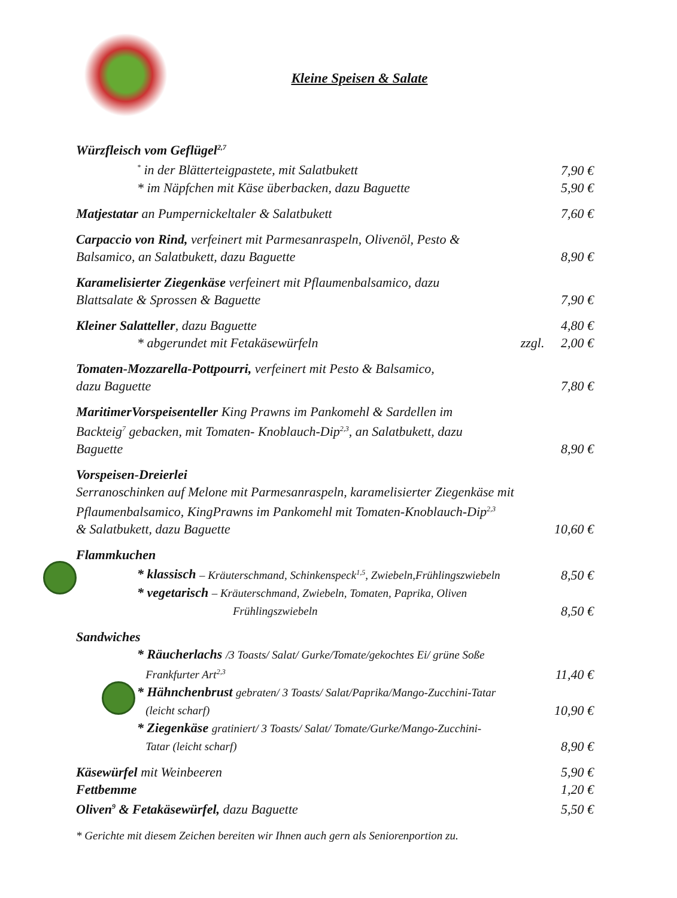Kleine Speisen & Salate
Würzfleisch vom Geflügel<sup>2,7</sup>
<sup>*</sup> in der Blätterteigpastete, mit Salatbukett
7,90 €
* im Näpfchen mit Käse überbacken, dazu Baguette
5,90 €
Matjestatar an Pumpernickeltaler & Salatbukett
7,60 €
Carpaccio von Rind, verfeinert mit Parmesanraspeln, Olivenöl, Pesto &
Balsamico, an Salatbukett, dazu Baguette
8,90 €
Karamelisierter Ziegenkäse verfeinert mit Pflaumenbalsamico, dazu
Blattsalate & Sprossen & Baguette
7,90 €
Kleiner Salatteller, dazu Baguette
4,80 €
* abgerundet mit Fetakäsewürfeln
zzgl. 2,00 €
Tomaten-Mozzarella-Pottpourri, verfeinert mit Pesto & Balsamico,
dazu Baguette
7,80 €
MaritimerVorspeisenteller King Prawns im Pankomehl & Sardellen im
Backteig<sup>7</sup> gebacken, mit Tomaten- Knoblauch-Dip<sup>2,3</sup>, an Salatbukett, dazu
Baguette
8,90 €
Vorspeisen-Dreierlei
Serranoschinken auf Melone mit Parmesanraspeln, karamelisierter Ziegenkäse mit
Pflaumenbalsamico, KingPrawns im Pankomehl mit Tomaten-Knoblauch-Dip<sup>2,3</sup>
& Salatbukett, dazu Baguette
10,60 €
Flammkuchen
* klassisch – Kräuterschmand, Schinkenspeck<sup>1,5</sup>, Zwiebeln,Frühlingszwiebeln
8,50 €
* vegetarisch – Kräuterschmand, Zwiebeln, Tomaten, Paprika, Oliven
Frühlingszwiebeln
8,50 €
Sandwiches
* Räucherlachs /3 Toasts/ Salat/ Gurke/Tomate/gekochtes Ei/ grüne Soße
Frankfurter Art<sup>2,3</sup>
11,40 €
* Hähnchenbrust gebraten/ 3 Toasts/ Salat/Paprika/Mango-Zucchini-Tatar
(leicht scharf)
10,90 €
* Ziegenkäse gratiniert/ 3 Toasts/ Salat/ Tomate/Gurke/Mango-Zucchini-
Tatar (leicht scharf)
8,90 €
Käsewürfel mit Weinbeeren
5,90 €
Fettbemme
1,20 €
Oliven<sup>9</sup> & Fetakäsewürfel, dazu Baguette
5,50 €
* Gerichte mit diesem Zeichen bereiten wir Ihnen auch gern als Seniorenportion zu.